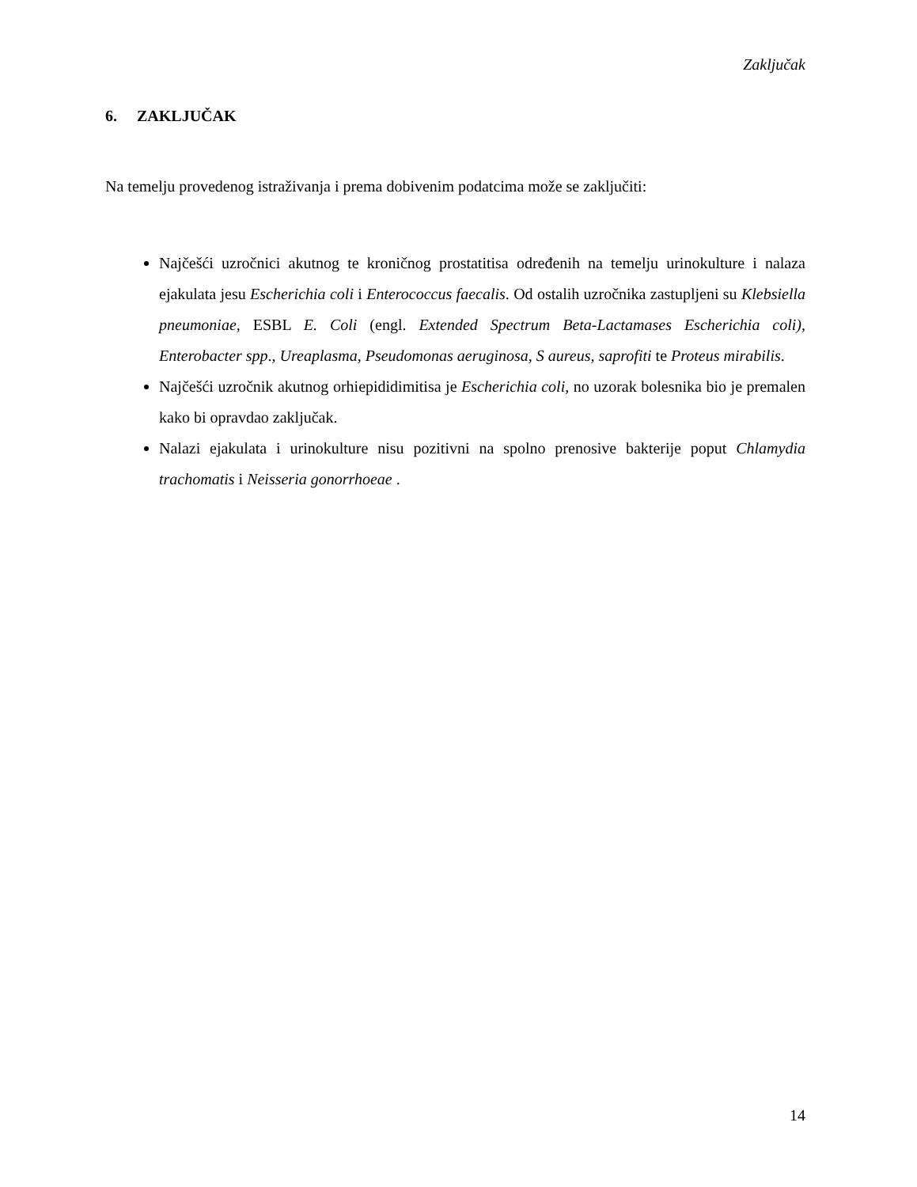Zaključak
6. ZAKLJUČAK
Na temelju provedenog istraživanja i prema dobivenim podatcima može se zaključiti:
Najčešći uzročnici akutnog te kroničnog prostatitisa određenih na temelju urinokulture i nalaza ejakulata jesu Escherichia coli i Enterococcus faecalis. Od ostalih uzročnika zastupljeni su Klebsiella pneumoniae, ESBL E. Coli (engl. Extended Spectrum Beta-Lactamases Escherichia coli), Enterobacter spp., Ureaplasma, Pseudomonas aeruginosa, S aureus, saprofiti te Proteus mirabilis.
Najčešći uzročnik akutnog orhiepididimitisa je Escherichia coli, no uzorak bolesnika bio je premalen kako bi opravdao zaključak.
Nalazi ejakulata i urinokulture nisu pozitivni na spolno prenosive bakterije poput Chlamydia trachomatis i Neisseria gonorrhoeae .
14